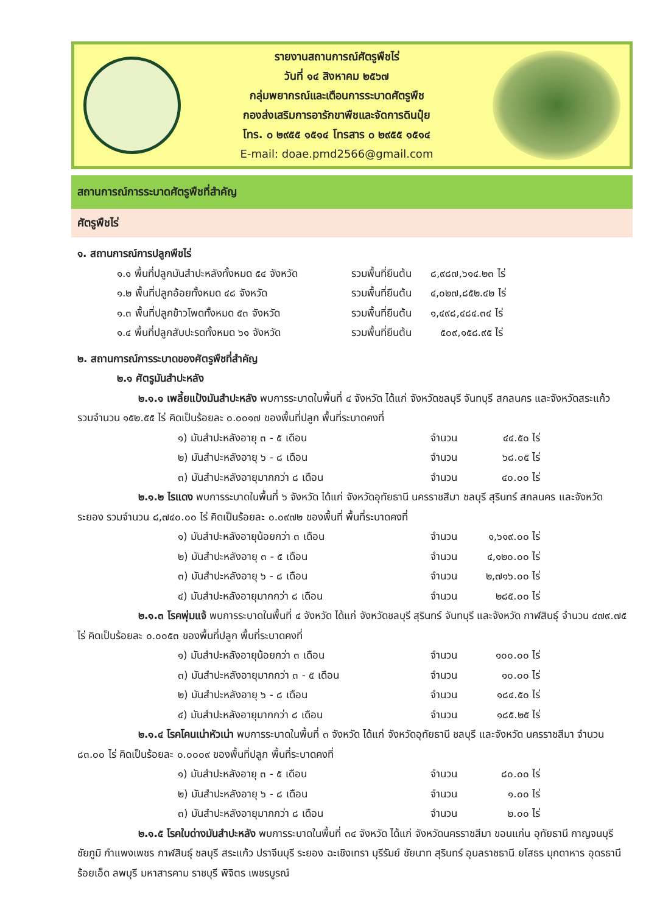รายงานสถานการณ์ศัตรูพืชไร่
วันที่ ๑๔ สิงหาคม ๒๕๖๗
กลุ่มพยากรณ์และเตือนการระบาดศัตรูพืช
กองส่งเสริมการอารักขาพืชและจัดการดินปุ๋ย
โทร. ๐ ๒๙๕๕ ๑๕๑๔ โทรสาร ๐ ๒๙๕๕ ๑๕๑๔
E-mail: doae.pmd2566@gmail.com
สถานการณ์การระบาดศัตรูพืชที่สำคัญ
ศัตรูพืชไร่
๑. สถานการณ์การปลูกพืชไร่
๑.๑ พื้นที่ปลูกมันสำปะหลังทั้งหมด ๕๔ จังหวัด รวมพื้นที่ยืนต้น ๘,๙๘๗,๖๑๔.๒๓ ไร่
๑.๒ พื้นที่ปลูกอ้อยทั้งหมด ๔๘ จังหวัด รวมพื้นที่ยืนต้น ๔,๐๒๗,๘๕๒.๔๒ ไร่
๑.๓ พื้นที่ปลูกข้าวโพดทั้งหมด ๕๓ จังหวัด รวมพื้นที่ยืนต้น ๑,๔๙๘,๔๘๔.๓๔ ไร่
๑.๔ พื้นที่ปลูกสับปะรดทั้งหมด ๖๑ จังหวัด รวมพื้นที่ยืนต้น ๕๐๙,๑๕๘.๙๕ ไร่
๒. สถานการณ์การระบาดของศัตรูพืชที่สำคัญ
๒.๑ ศัตรูมันสำปะหลัง
๒.๑.๑ เพลี้ยแป้งมันสำปะหลัง พบการระบาดในพื้นที่ ๔ จังหวัด ได้แก่ จังหวัดชลบุรี จันทบุรี สกลนคร และจังหวัดสระแก้ว รวมจำนวน ๑๕๒.๕๕ ไร่ คิดเป็นร้อยละ ๐.๐๐๑๗ ของพื้นที่ปลูก พื้นที่ระบาดคงที่
๑) มันสำปะหลังอายุ ๓ - ๕ เดือน จำนวน ๔๔.๕๐ ไร่
๒) มันสำปะหลังอายุ ๖ - ๘ เดือน จำนวน ๖๘.๐๕ ไร่
๓) มันสำปะหลังอายุมากกว่า ๘ เดือน จำนวน ๔๐.๐๐ ไร่
๒.๑.๒ ไรแดง พบการระบาดในพื้นที่ ๖ จังหวัด ได้แก่ จังหวัดอุทัยธานี นครราชสีมา ชลบุรี สุรินทร์ สกลนคร และจังหวัดระยอง รวมจำนวน ๘,๗๔๐.๐๐ ไร่ คิดเป็นร้อยละ ๐.๐๙๗๒ ของพื้นที่ พื้นที่ระบาดคงที่
๑) มันสำปะหลังอายุน้อยกว่า ๓ เดือน จำนวน ๑,๖๑๙.๐๐ ไร่
๒) มันสำปะหลังอายุ ๓ - ๕ เดือน จำนวน ๔,๑๒๐.๐๐ ไร่
๓) มันสำปะหลังอายุ ๖ - ๘ เดือน จำนวน ๒,๗๑๖.๐๐ ไร่
๔) มันสำปะหลังอายุมากกว่า ๘ เดือน จำนวน ๒๘๕.๐๐ ไร่
๒.๑.๓ โรคพุ่มแจ้ พบการระบาดในพื้นที่ ๔ จังหวัด ได้แก่ จังหวัดชลบุรี สุรินทร์ จันทบุรี และจังหวัด กาฬสินธุ์ จำนวน ๔๗๙.๗๕ ไร่ คิดเป็นร้อยละ ๐.๐๐๕๓ ของพื้นที่ปลูก พื้นที่ระบาดคงที่
๑) มันสำปะหลังอายุน้อยกว่า ๓ เดือน จำนวน ๑๐๐.๐๐ ไร่
๓) มันสำปะหลังอายุมากกว่า ๓ - ๕ เดือน จำนวน ๑๐.๐๐ ไร่
๒) มันสำปะหลังอายุ ๖ - ๘ เดือน จำนวน ๑๘๔.๕๐ ไร่
๔) มันสำปะหลังอายุมากกว่า ๘ เดือน จำนวน ๑๘๕.๒๕ ไร่
๒.๑.๔ โรคโคนเน่าหัวเน่า พบการระบาดในพื้นที่ ๓ จังหวัด ได้แก่ จังหวัดอุทัยธานี ชลบุรี และจังหวัด นครราชสีมา จำนวน ๘๓.๐๐ ไร่ คิดเป็นร้อยละ ๐.๐๐๐๙ ของพื้นที่ปลูก พื้นที่ระบาดคงที่
๑) มันสำปะหลังอายุ ๓ - ๕ เดือน จำนวน ๘๐.๐๐ ไร่
๒) มันสำปะหลังอายุ ๖ - ๘ เดือน จำนวน ๑.๐๐ ไร่
๓) มันสำปะหลังอายุมากกว่า ๘ เดือน จำนวน ๒.๐๐ ไร่
๒.๑.๕ โรคใบด่างมันสำปะหลัง พบการระบาดในพื้นที่ ๓๔ จังหวัด ได้แก่ จังหวัดนครราชสีมา ขอนแก่น อุทัยธานี กาญจนบุรี ชัยภูมิ กำแพงเพชร กาฬสินธุ์ ชลบุรี สระแก้ว ปราจีนบุรี ระยอง ฉะเชิงเทรา บุรีรัมย์ ชัยนาท สุรินทร์ อุบลราชธานี ยโสธร มุกดาหาร อุดรธานี ร้อยเอ็ด ลพบุรี มหาสารคาม ราชบุรี พิจิตร เพชรบูรณ์